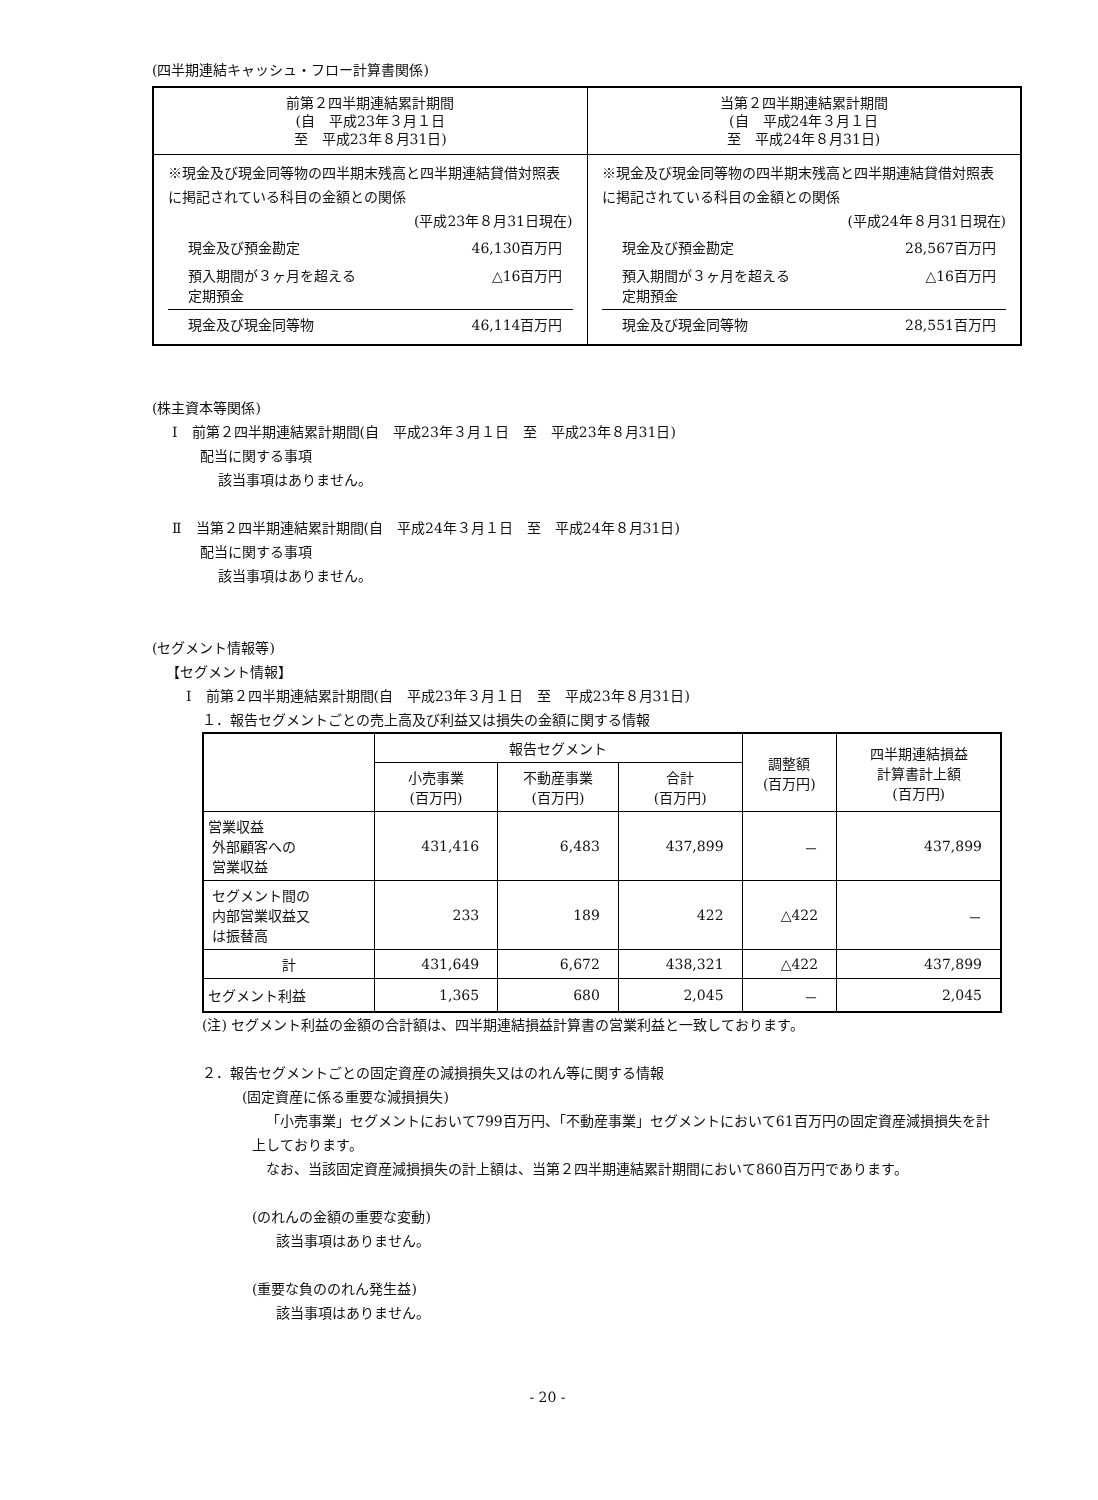(四半期連結キャッシュ・フロー計算書関係)
| 前第２四半期連結累計期間 (自 平成23年３月１日 至 平成23年８月31日) | 当第２四半期連結累計期間 (自 平成24年３月１日 至 平成24年８月31日) |
| ※現金及び現金同等物の四半期末残高と四半期連結貸借対照表に掲記されている科目の金額との関係 (平成23年８月31日現在) / 現金及び預金勘定 / 46,130百万円 / / 預入期間が３ヶ月を超える 定期預金 / △16百万円 / / 現金及び現金同等物 / 46,114百万円 / | ※現金及び現金同等物の四半期末残高と四半期連結貸借対照表に掲記されている科目の金額との関係 (平成24年８月31日現在) / 現金及び預金勘定 / 28,567百万円 / / 預入期間が３ヶ月を超える 定期預金 / △16百万円 / / 現金及び現金同等物 / 28,551百万円 / |
(株主資本等関係)
Ⅰ　前第２四半期連結累計期間(自　平成23年３月１日　至　平成23年８月31日)
配当に関する事項
該当事項はありません。
Ⅱ　当第２四半期連結累計期間(自　平成24年３月１日　至　平成24年８月31日)
配当に関する事項
該当事項はありません。
(セグメント情報等)
【セグメント情報】
Ⅰ　前第２四半期連結累計期間(自　平成23年３月１日　至　平成23年８月31日)
１．報告セグメントごとの売上高及び利益又は損失の金額に関する情報
| | 報告セグメント | | | 調整額 (百万円) | 四半期連結損益 計算書計上額 (百万円) |
| --- | --- | --- | --- | --- | --- |
| | 小売事業 (百万円) | 不動産事業 (百万円) | 合計 (百万円) | | |
| 営業収益 外部顧客への 営業収益 | 431,416 | 6,483 | 437,899 | － | 437,899 |
| セグメント間の 内部営業収益又 は振替高 | 233 | 189 | 422 | △422 | － |
| 計 | 431,649 | 6,672 | 438,321 | △422 | 437,899 |
| セグメント利益 | 1,365 | 680 | 2,045 | － | 2,045 |
(注) セグメント利益の金額の合計額は、四半期連結損益計算書の営業利益と一致しております。
２．報告セグメントごとの固定資産の減損損失又はのれん等に関する情報
(固定資産に係る重要な減損損失)
「小売事業」セグメントにおいて799百万円、「不動産事業」セグメントにおいて61百万円の固定資産減損損失を計上しております。
なお、当該固定資産減損損失の計上額は、当第２四半期連結累計期間において860百万円であります。
(のれんの金額の重要な変動)
該当事項はありません。
(重要な負ののれん発生益)
該当事項はありません。
- 20 -